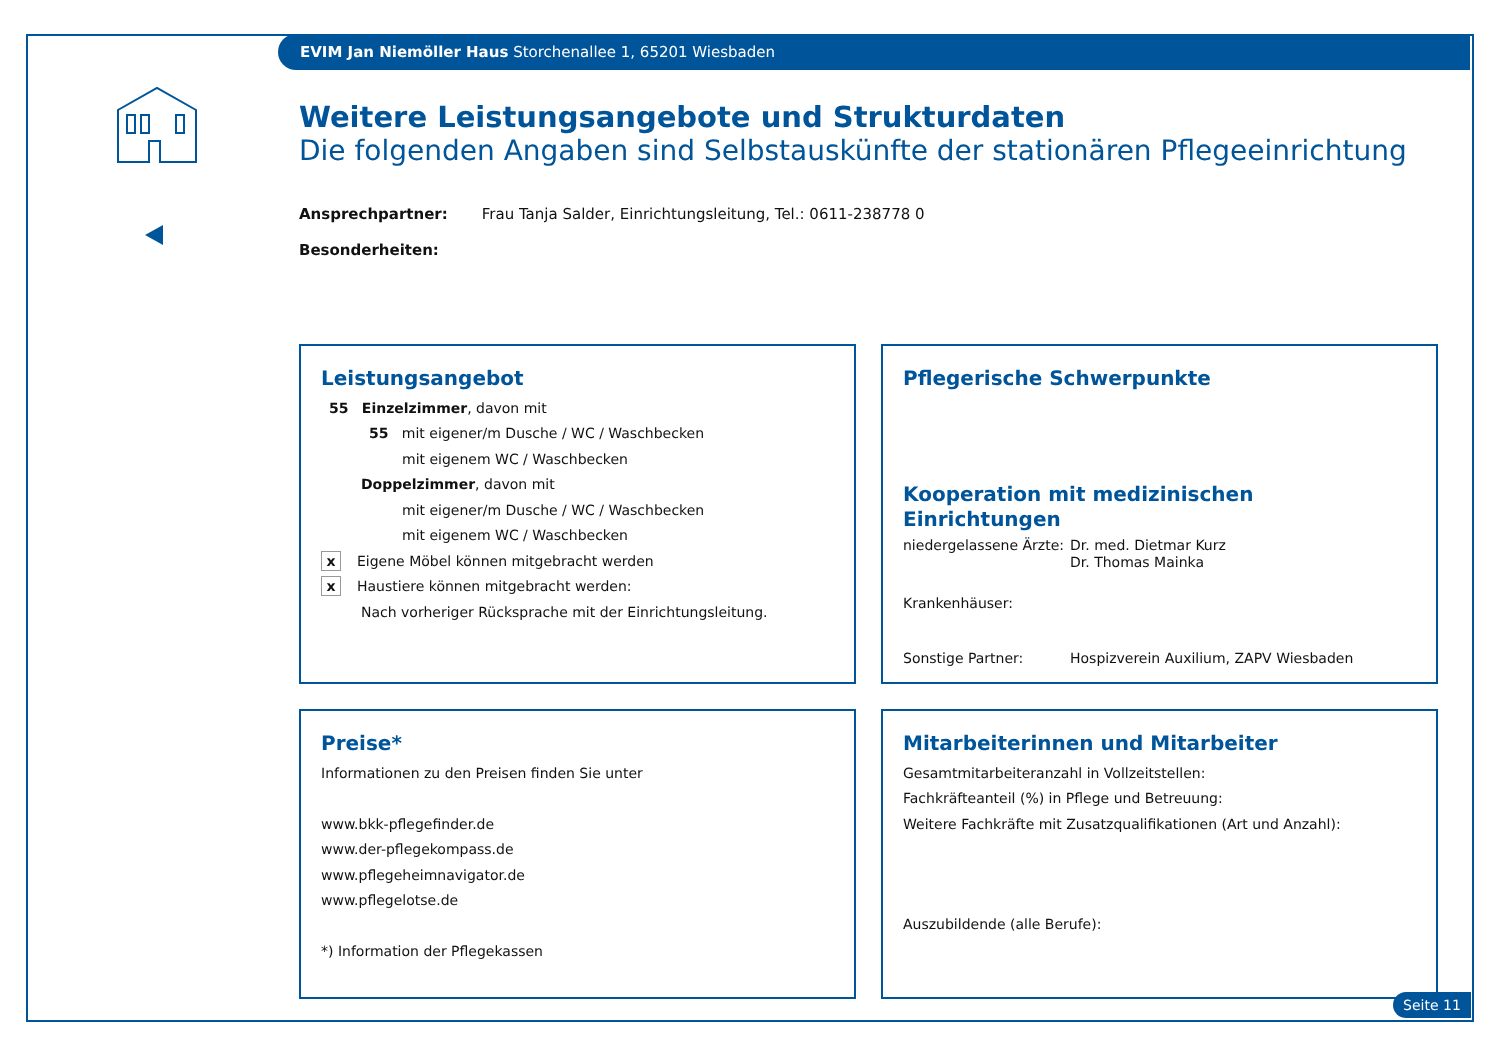EVIM Jan Niemöller Haus Storchenallee 1, 65201 Wiesbaden
Weitere Leistungsangebote und Strukturdaten
Die folgenden Angaben sind Selbstauskünfte der stationären Pflegeeinrichtung
Ansprechpartner: Frau Tanja Salder, Einrichtungsleitung, Tel.: 0611-238778 0
Besonderheiten:
Leistungsangebot
55 Einzelzimmer, davon mit
55 mit eigener/m Dusche / WC / Waschbecken
mit eigenem WC / Waschbecken
Doppelzimmer, davon mit
mit eigener/m Dusche / WC / Waschbecken
mit eigenem WC / Waschbecken
x Eigene Möbel können mitgebracht werden
x Haustiere können mitgebracht werden:
Nach vorheriger Rücksprache mit der Einrichtungsleitung.
Pflegerische Schwerpunkte
Kooperation mit medizinischen Einrichtungen
niedergelassene Ärzte: Dr. med. Dietmar Kurz
Dr. Thomas Mainka
Krankenhäuser:
Sonstige Partner: Hospizverein Auxilium, ZAPV Wiesbaden
Preise*
Informationen zu den Preisen finden Sie unter
www.bkk-pflegefinder.de
www.der-pflegekompass.de
www.pflegeheimnavigator.de
www.pflegelotse.de
*) Information der Pflegekassen
Mitarbeiterinnen und Mitarbeiter
Gesamtmitarbeiteranzahl in Vollzeitstellen:
Fachkräfteanteil (%) in Pflege und Betreuung:
Weitere Fachkräfte mit Zusatzqualifikationen (Art und Anzahl):
Auszubildende (alle Berufe):
Seite 11